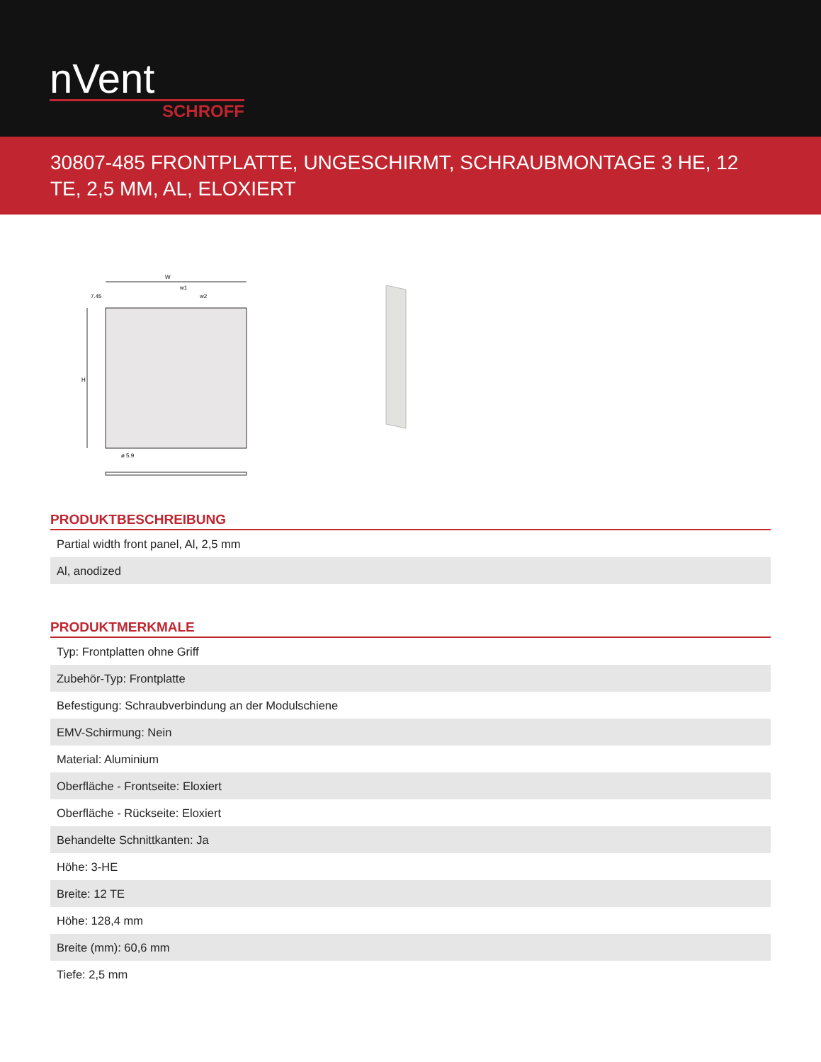nVent
SCHROFF
30807-485 FRONTPLATTE, UNGESCHIRMT, SCHRAUBMONTAGE 3 HE, 12 TE, 2,5 MM, AL, ELOXIERT
W
w1
w2
7.45
ø 5.9
H
PRODUKTBESCHREIBUNG
| Partial width front panel, Al, 2,5 mm |
| Al, anodized |
PRODUKTMERKMALE
| Typ: Frontplatten ohne Griff |
| Zubehör-Typ: Frontplatte |
| Befestigung: Schraubverbindung an der Modulschiene |
| EMV-Schirmung: Nein |
| Material: Aluminium |
| Oberfläche - Frontseite: Eloxiert |
| Oberfläche - Rückseite: Eloxiert |
| Behandelte Schnittkanten: Ja |
| Höhe: 3-HE |
| Breite: 12 TE |
| Höhe: 128,4 mm |
| Breite (mm): 60,6 mm |
| Tiefe: 2,5 mm |